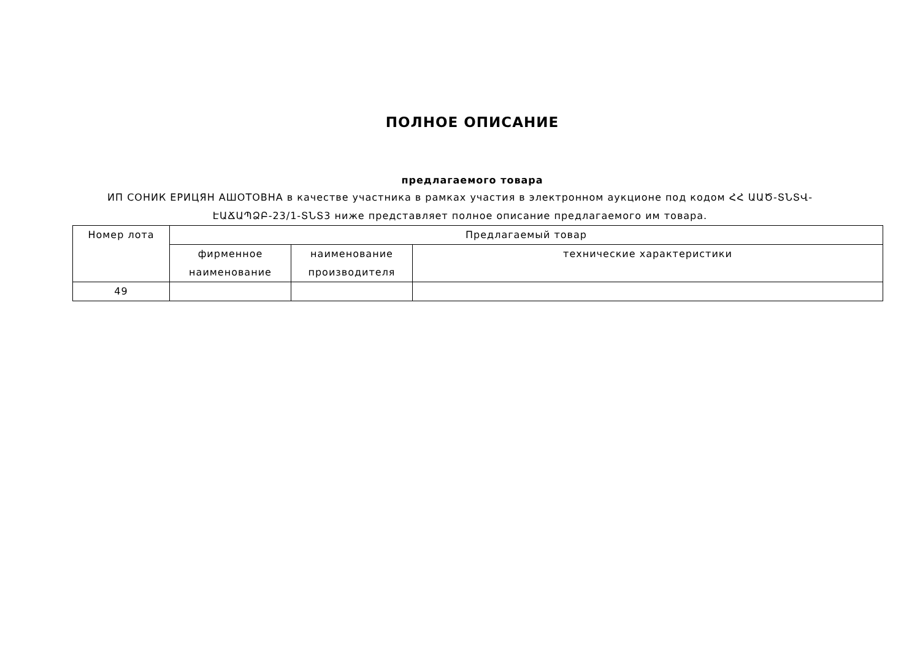ПОЛНОЕ ОПИСАНИЕ
предлагаемого товара
ИП СОНИК ЕРИЦЯН АШОТОВНА в качестве участника в рамках участия в электронном аукционе под кодом ՀՀ ԱԱԾ-ՏՆՏՎ-ԷԱՃԱՊՁԲ-23/1-ՏՆՏ3 ниже представляет полное описание предлагаемого им товара.
| Номер лота | Предлагаемый товар | | |
| --- | --- | --- | --- |
| | фирменное наименование | наименование производителя | технические характеристики |
| 49 | | | |